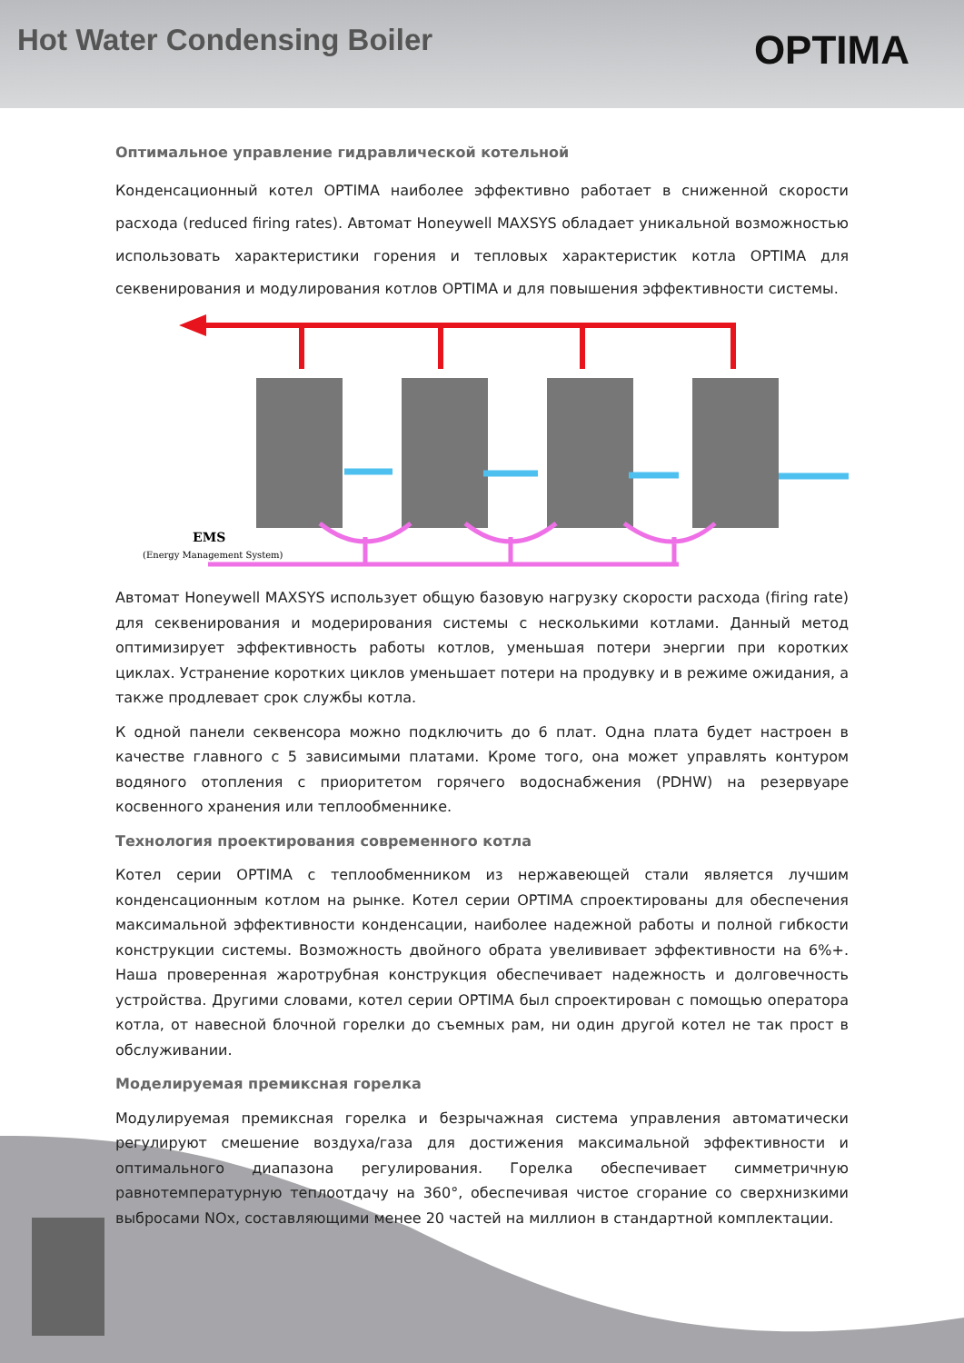Hot Water Condensing Boiler
OPTIMA
Оптимальное управление гидравлической котельной
Конденсационный котел OPTIMA наиболее эффективно работает в сниженной скорости расхода (reduced firing rates). Автомат Honeywell MAXSYS обладает уникальной возможностью использовать характеристики горения и тепловых характеристик котла OPTIMA для секвенирования и модулирования котлов OPTIMA и для повышения эффективности системы.
EMS
(Energy Management System)
Автомат Honeywell MAXSYS использует общую базовую нагрузку скорости расхода (firing rate) для секвенирования и модерирования системы с несколькими котлами. Данный метод оптимизирует эффективность работы котлов, уменьшая потери энергии при коротких циклах. Устранение коротких циклов уменьшает потери на продувку и в режиме ожидания, а также продлевает срок службы котла.
К одной панели секвенсора можно подключить до 6 плат. Одна плата будет настроен в качестве главного с 5 зависимыми платами. Кроме того, она может управлять контуром водяного отопления с приоритетом горячего водоснабжения (PDHW) на резервуаре косвенного хранения или теплообменнике.
Технология проектирования современного котла
Котел серии OPTIMA с теплообменником из нержавеющей стали является лучшим конденсационным котлом на рынке. Котел серии OPTIMA спроектированы для обеспечения максимальной эффективности конденсации, наиболее надежной работы и полной гибкости конструкции системы. Возможность двойного обрата увелививает эффективности на 6%+. Наша проверенная жаротрубная конструкция обеспечивает надежность и долговечность устройства. Другими словами, котел серии OPTIMA был спроектирован с помощью оператора котла, от навесной блочной горелки до съемных рам, ни один другой котел не так прост в обслуживании.
Моделируемая премиксная горелка
Модулируемая премиксная горелка и безрычажная система управления автоматически регулируют смешение воздуха/газа для достижения максимальной эффективности и оптимального диапазона регулирования. Горелка обеспечивает симметричную равнотемпературную теплоотдачу на 360°, обеспечивая чистое сгорание со сверхнизкими выбросами NOx, составляющими менее 20 частей на миллион в стандартной комплектации.